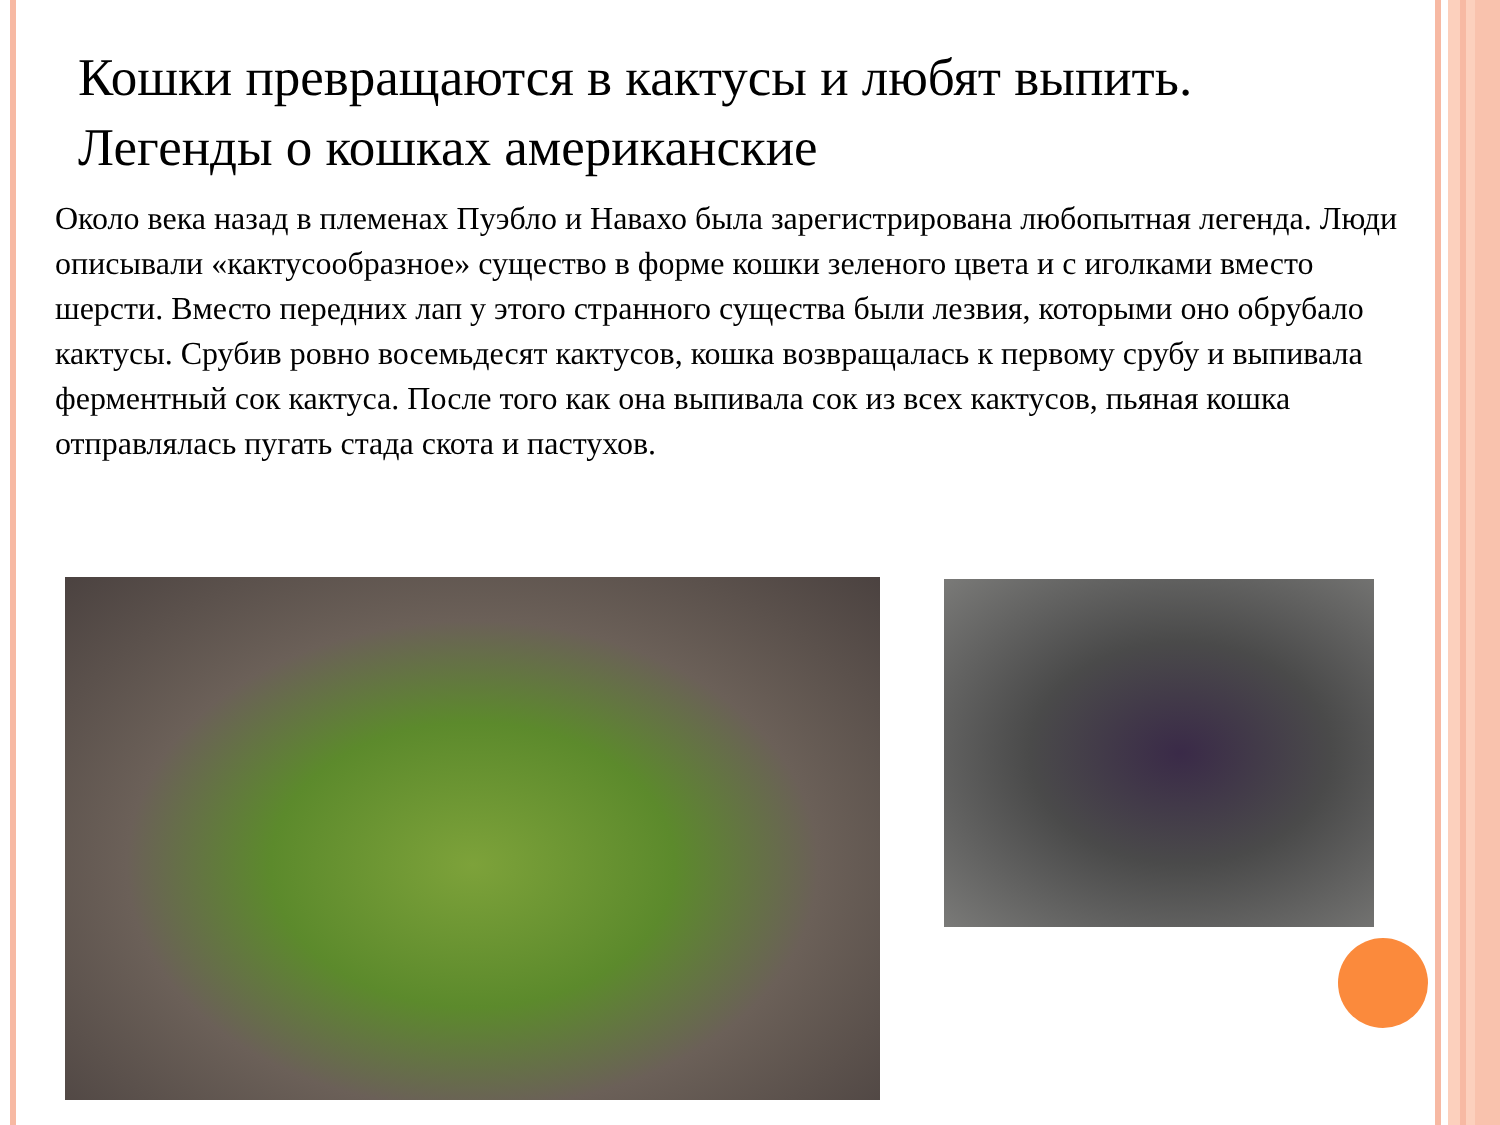Кошки превращаются в кактусы и любят выпить. Легенды о кошках американские
Около века назад в племенах Пуэбло и Навахо была зарегистрирована любопытная легенда. Люди описывали «кактусообразное» существо в форме кошки зеленого цвета и с иголками вместо шерсти. Вместо передних лап у этого странного существа были лезвия, которыми оно обрубало кактусы. Срубив ровно восемьдесят кактусов, кошка возвращалась к первому срубу и выпивала ферментный сок кактуса. После того как она выпивала сок из всех кактусов, пьяная кошка отправлялась пугать стада скота и пастухов.